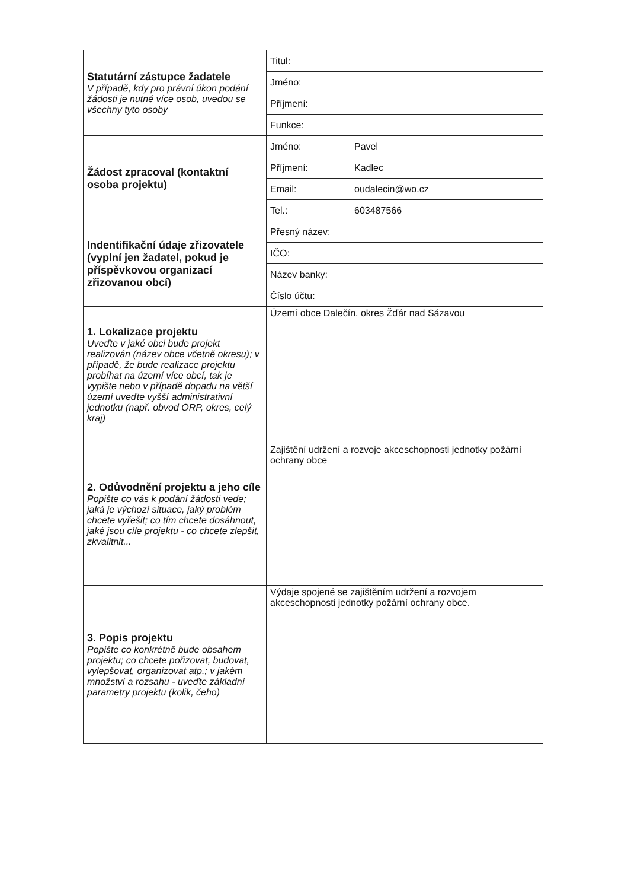| Statutární zástupce žadatele V případě, kdy pro právní úkon podání žádosti je nutné více osob, uvedou se všechny tyto osoby | Titul: | |
| | Jméno: | |
| | Příjmení: | |
| | Funkce: | |
| Žádost zpracoval (kontaktní osoba projektu) | Jméno: | Pavel |
| | Příjmení: | Kadlec |
| | Email: | oudalecin@wo.cz |
| | Tel.: | 603487566 |
| Indentifikační údaje zřizovatele (vyplní jen žadatel, pokud je příspěvkovou organizací zřizovanou obcí) | Přesný název: | |
| | IČO: | |
| | Název banky: | |
| | Číslo účtu: | |
| 1. Lokalizace projektu Uveďte v jaké obci bude projekt realizován (název obce včetně okresu); v případě, že bude realizace projektu probíhat na území více obcí, tak je vypište nebo v případě dopadu na větší území uveďte vyšší administrativní jednotku (např. obvod ORP, okres, celý kraj) | Území obce Dalečín, okres Žďár nad Sázavou | |
| 2. Odůvodnění projektu a jeho cíle Popište co vás k podání žádosti vede; jaká je výchozí situace, jaký problém chcete vyřešit; co tím chcete dosáhnout, jaké jsou cíle projektu - co chcete zlepšit, zkvalitnit... | Zajištění udržení a rozvoje akceschopnosti jednotky požární ochrany obce | |
| 3. Popis projektu Popište co konkrétně bude obsahem projektu; co chcete pořizovat, budovat, vylepšovat, organizovat atp.; v jakém množství a rozsahu - uveďte základní parametry projektu (kolik, čeho) | Výdaje spojené se zajištěním udržení a rozvojem akceschopnosti jednotky požární ochrany obce. | |